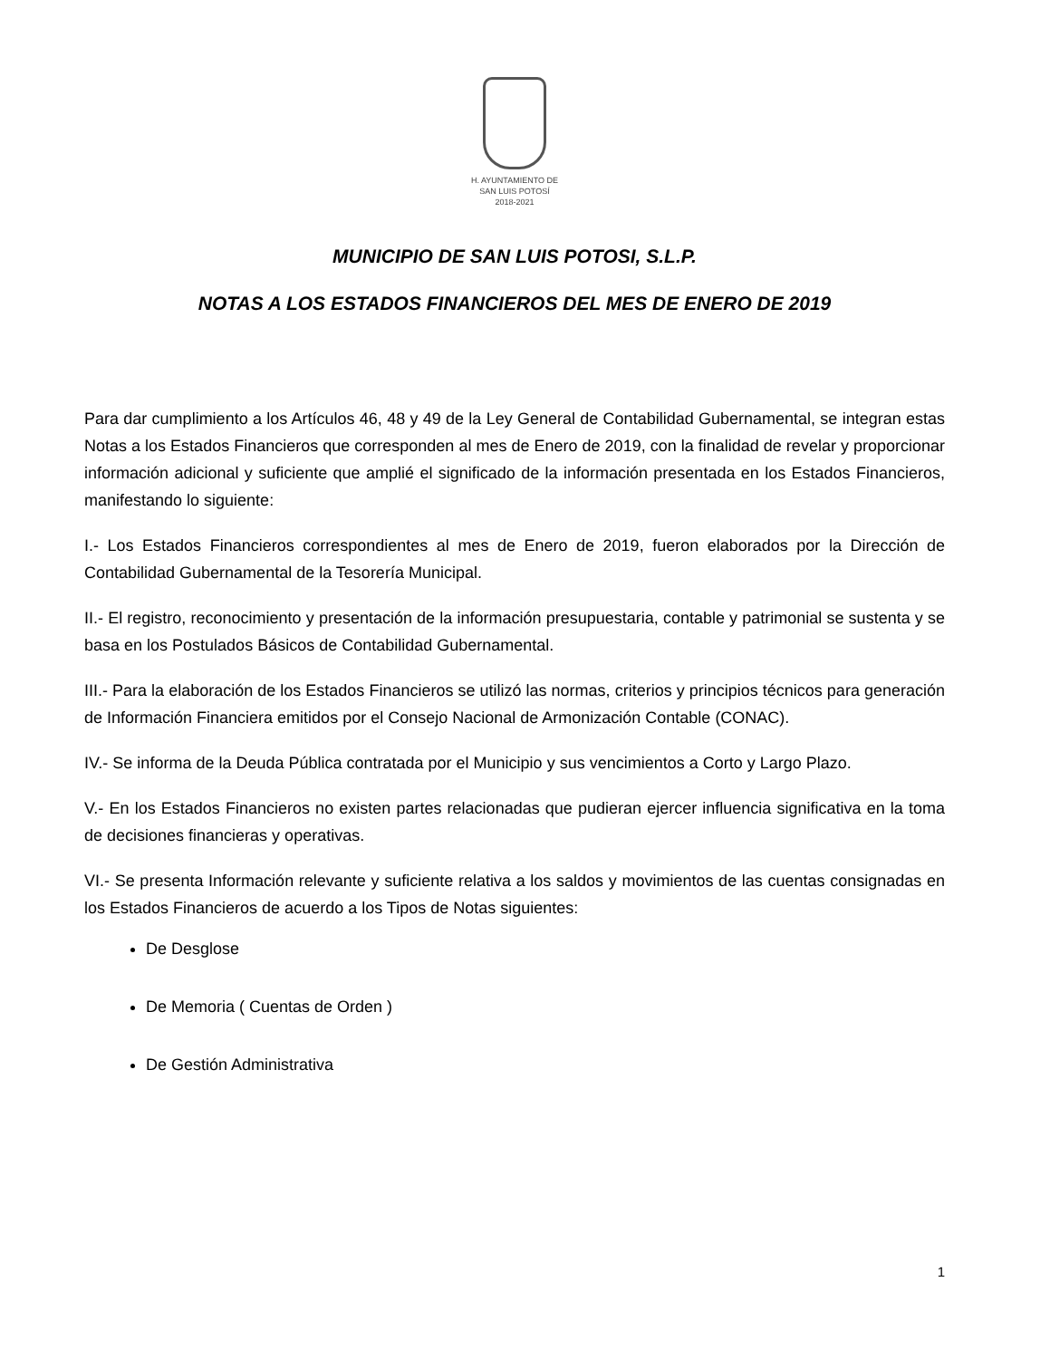H. AYUNTAMIENTO DE
SAN LUIS POTOSÍ
2018-2021
MUNICIPIO DE SAN LUIS POTOSI, S.L.P.
NOTAS A LOS ESTADOS FINANCIEROS DEL MES DE ENERO DE 2019
Para dar cumplimiento a los Artículos 46, 48 y 49 de la Ley General de Contabilidad Gubernamental, se integran estas Notas a los Estados Financieros que corresponden al mes de Enero de 2019, con la finalidad de revelar y proporcionar información adicional y suficiente que amplié el significado de la información presentada en los Estados Financieros, manifestando lo siguiente:
I.- Los Estados Financieros correspondientes al mes de Enero de 2019, fueron elaborados por la Dirección de Contabilidad Gubernamental de la Tesorería Municipal.
II.- El registro, reconocimiento y presentación de la información presupuestaria, contable y patrimonial se sustenta y se basa en los Postulados Básicos de Contabilidad Gubernamental.
III.- Para la elaboración de los Estados Financieros se utilizó las normas, criterios y principios técnicos para generación de Información Financiera emitidos por el Consejo Nacional de Armonización Contable (CONAC).
IV.- Se informa de la Deuda Pública contratada por el Municipio y sus vencimientos a Corto y Largo Plazo.
V.- En los Estados Financieros no existen partes relacionadas que pudieran ejercer influencia significativa en la toma de decisiones financieras y operativas.
VI.- Se presenta Información relevante y suficiente relativa a los saldos y movimientos de las cuentas consignadas en los Estados Financieros de acuerdo a los Tipos de Notas siguientes:
De Desglose
De Memoria ( Cuentas de Orden )
De Gestión Administrativa
1